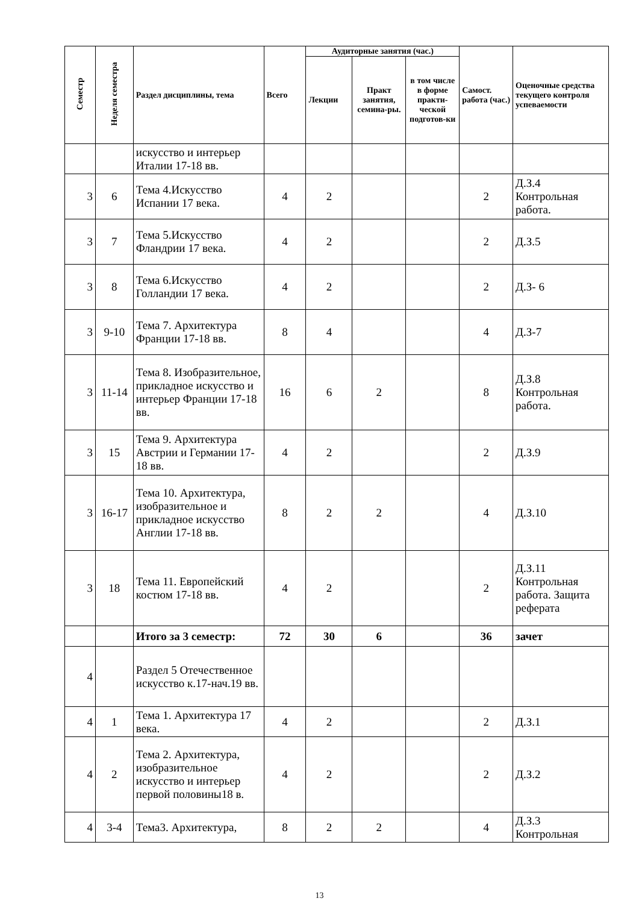| Семестр | Неделя семестра | Раздел дисциплины, тема | Всего | Аудиторные занятия (час.) | | | Самост. работа (час.) | Оценочные средства текущего контроля успеваемости |
| --- | --- | --- | --- | --- | --- | --- | --- | --- |
| | | | | Лекции | Практ занятия, семина-ры. | в том числе в форме практи-ческой подготов-ки | | |
| | | искусство и интерьер Италии 17-18 вв. | | | | | | |
| 3 | 6 | Тема 4.Искусство Испании 17 века. | 4 | 2 | | | 2 | Д.З.4 Контрольная работа. |
| 3 | 7 | Тема 5.Искусство Фландрии 17 века. | 4 | 2 | | | 2 | Д.З.5 |
| 3 | 8 | Тема 6.Искусство Голландии 17 века. | 4 | 2 | | | 2 | Д.З- 6 |
| 3 | 9-10 | Тема 7. Архитектура Франции 17-18 вв. | 8 | 4 | | | 4 | Д.З-7 |
| 3 | 11-14 | Тема 8. Изобразительное, прикладное искусство и интерьер Франции 17-18 вв. | 16 | 6 | 2 | | 8 | Д.З.8 Контрольная работа. |
| 3 | 15 | Тема 9. Архитектура Австрии и Германии 17-18 вв. | 4 | 2 | | | 2 | Д.З.9 |
| 3 | 16-17 | Тема 10. Архитектура, изобразительное и прикладное искусство Англии 17-18 вв. | 8 | 2 | 2 | | 4 | Д.З.10 |
| 3 | 18 | Тема 11. Европейский костюм 17-18 вв. | 4 | 2 | | | 2 | Д.З.11 Контрольная работа. Защита реферата |
| | | Итого за 3 семестр: | 72 | 30 | 6 | | 36 | зачет |
| 4 | | Раздел 5 Отечественное искусство к.17-нач.19 вв. | | | | | | |
| 4 | 1 | Тема 1. Архитектура 17 века. | 4 | 2 | | | 2 | Д.З.1 |
| 4 | 2 | Тема 2. Архитектура, изобразительное искусство и интерьер первой половины18 в. | 4 | 2 | | | 2 | Д.З.2 |
| 4 | 3-4 | Тема3. Архитектура, | 8 | 2 | 2 | | 4 | Д.З.3 Контрольная |
13